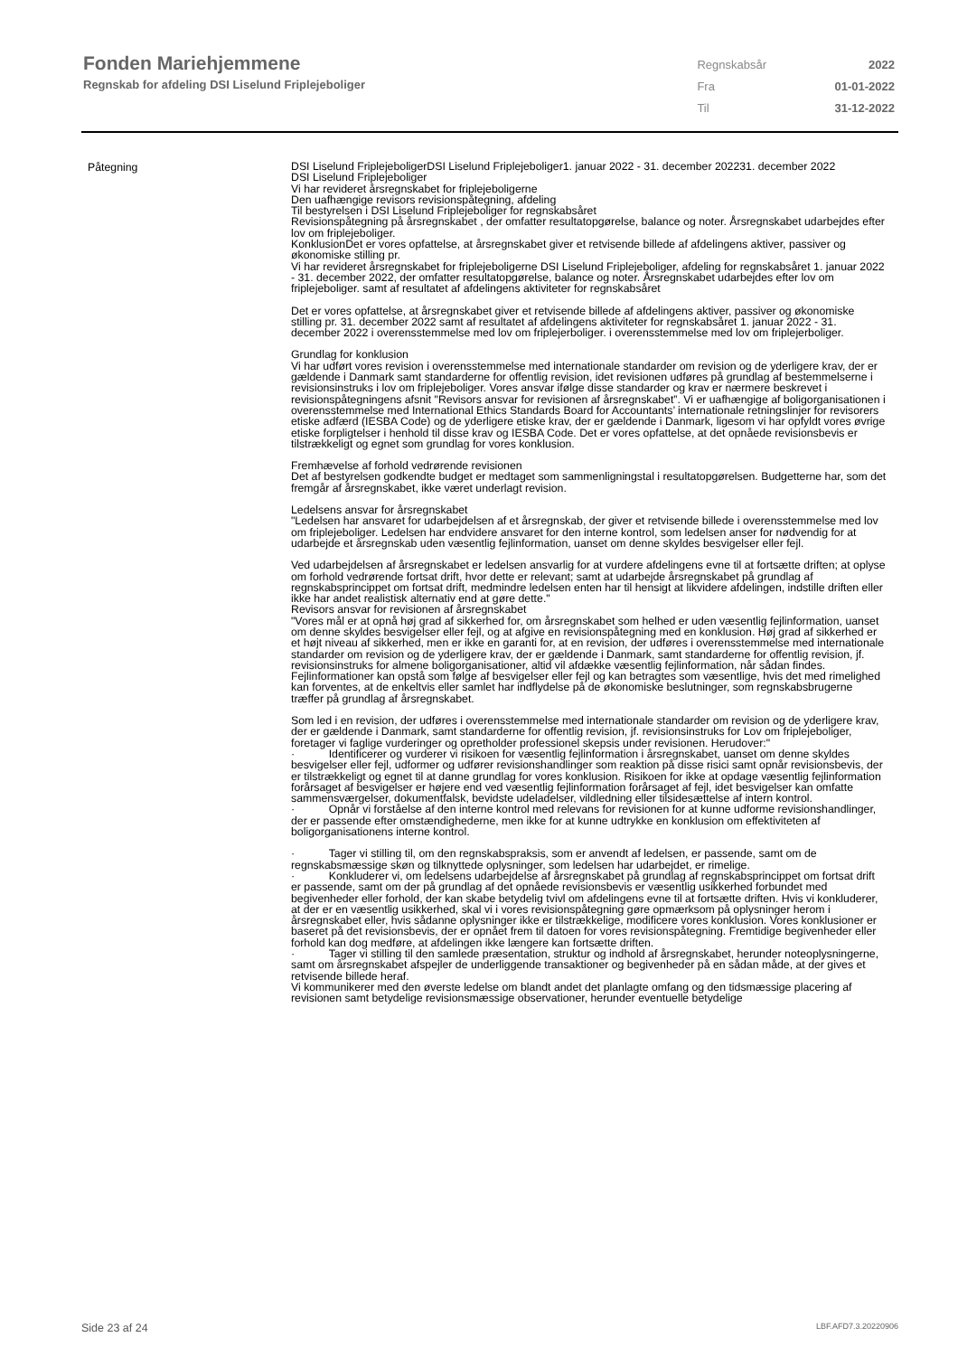Fonden Mariehjemmene
Regnskab for afdeling DSI Liselund Friplejeboliger
| Regnskabsår | 2022 |
| Fra | 01-01-2022 |
| Til | 31-12-2022 |
Påtegning
DSI Liselund FriplejeboligerDSI Liselund Friplejeboliger1. januar 2022 - 31. december 202231. december 2022
DSI Liselund Friplejeboliger
Vi har revideret årsregnskabet for friplejeboligerne
Den uafhængige revisors revisionspåtegning, afdeling
Til bestyrelsen i DSI Liselund Friplejeboliger for regnskabsåret
Revisionspåtegning på årsregnskabet , der omfatter resultatopgørelse, balance og noter. Årsregnskabet udarbejdes efter lov om friplejeboliger.
KonklusionDet er vores opfattelse, at årsregnskabet giver et retvisende billede af afdelingens aktiver, passiver og økonomiske stilling pr.
Vi har revideret årsregnskabet for friplejeboligerne DSI Liselund Friplejeboliger, afdeling for regnskabsåret 1. januar 2022 - 31. december 2022, der omfatter resultatopgørelse, balance og noter. Årsregnskabet udarbejdes efter lov om friplejeboliger. samt af resultatet af afdelingens aktiviteter for regnskabsåret
Det er vores opfattelse, at årsregnskabet giver et retvisende billede af afdelingens aktiver, passiver og økonomiske stilling pr. 31. december 2022 samt af resultatet af afdelingens aktiviteter for regnskabsåret 1. januar 2022 - 31. december 2022 i overensstemmelse med lov om friplejerboliger. i overensstemmelse med lov om friplejerboliger.
Grundlag for konklusion
Vi har udført vores revision i overensstemmelse med internationale standarder om revision og de yderligere krav, der er gældende i Danmark samt standarderne for offentlig revision, idet revisionen udføres på grundlag af bestemmelserne i revisionsinstruks i lov om friplejeboliger. Vores ansvar ifølge disse standarder og krav er nærmere beskrevet i revisionspåtegningens afsnit "Revisors ansvar for revisionen af årsregnskabet”. Vi er uafhængige af boligorganisationen i overensstemmelse med International Ethics Standards Board for Accountants’ internationale retningslinjer for revisorers etiske adfærd (IESBA Code) og de yderligere etiske krav, der er gældende i Danmark, ligesom vi har opfyldt vores øvrige etiske forpligtelser i henhold til disse krav og IESBA Code. Det er vores opfattelse, at det opnåede revisionsbevis er tilstrækkeligt og egnet som grundlag for vores konklusion.
Fremhævelse af forhold vedrørende revisionen
Det af bestyrelsen godkendte budget er medtaget som sammenligningstal i resultatopgørelsen. Budgetterne har, som det fremgår af årsregnskabet, ikke været underlagt revision.
Ledelsens ansvar for årsregnskabet
"Ledelsen har ansvaret for udarbejdelsen af et årsregnskab, der giver et retvisende billede i overensstemmelse med lov om friplejeboliger. Ledelsen har endvidere ansvaret for den interne kontrol, som ledelsen anser for nødvendig for at udarbejde et årsregnskab uden væsentlig fejlinformation, uanset om denne skyldes besvigelser eller fejl.
Ved udarbejdelsen af årsregnskabet er ledelsen ansvarlig for at vurdere afdelingens evne til at fortsætte driften; at oplyse om forhold vedrørende fortsat drift, hvor dette er relevant; samt at udarbejde årsregnskabet på grundlag af regnskabsprincippet om fortsat drift, medmindre ledelsen enten har til hensigt at likvidere afdelingen, indstille driften eller ikke har andet realistisk alternativ end at gøre dette."
Revisors ansvar for revisionen af årsregnskabet
"Vores mål er at opnå høj grad af sikkerhed for, om årsregnskabet som helhed er uden væsentlig fejlinformation, uanset om denne skyldes besvigelser eller fejl, og at afgive en revisionspåtegning med en konklusion. Høj grad af sikkerhed er et højt niveau af sikkerhed, men er ikke en garanti for, at en revision, der udføres i overensstemmelse med internationale standarder om revision og de yderligere krav, der er gældende i Danmark, samt standarderne for offentlig revision, jf. revisionsinstruks for almene boligorganisationer, altid vil afdække væsentlig fejlinformation, når sådan findes. Fejlinformationer kan opstå som følge af besvigelser eller fejl og kan betragtes som væsentlige, hvis det med rimelighed kan forventes, at de enkeltvis eller samlet har indflydelse på de økonomiske beslutninger, som regnskabsbrugerne træffer på grundlag af årsregnskabet.
Som led i en revision, der udføres i overensstemmelse med internationale standarder om revision og de yderligere krav, der er gældende i Danmark, samt standarderne for offentlig revision, jf. revisionsinstruks for Lov om friplejeboliger, foretager vi faglige vurderinger og opretholder professionel skepsis under revisionen. Herudover:"
· Identificerer og vurderer vi risikoen for væsentlig fejlinformation i årsregnskabet, uanset om denne skyldes besvigelser eller fejl, udformer og udfører revisionshandlinger som reaktion på disse risici samt opnår revisionsbevis, der er tilstrækkeligt og egnet til at danne grundlag for vores konklusion. Risikoen for ikke at opdage væsentlig fejlinformation forårsaget af besvigelser er højere end ved væsentlig fejlinformation forårsaget af fejl, idet besvigelser kan omfatte sammensværgelser, dokumentfalsk, bevidste udeladelser, vildledning eller tilsidesættelse af intern kontrol.
· Opnår vi forståelse af den interne kontrol med relevans for revisionen for at kunne udforme revisionshandlinger, der er passende efter omstændighederne, men ikke for at kunne udtrykke en konklusion om effektiviteten af boligorganisationens interne kontrol.
· Tager vi stilling til, om den regnskabspraksis, som er anvendt af ledelsen, er passende, samt om de regnskabsmæssige skøn og tilknyttede oplysninger, som ledelsen har udarbejdet, er rimelige.
· Konkluderer vi, om ledelsens udarbejdelse af årsregnskabet på grundlag af regnskabsprincippet om fortsat drift er passende, samt om der på grundlag af det opnåede revisionsbevis er væsentlig usikkerhed forbundet med begivenheder eller forhold, der kan skabe betydelig tvivl om afdelingens evne til at fortsætte driften. Hvis vi konkluderer, at der er en væsentlig usikkerhed, skal vi i vores revisionspåtegning gøre opmærksom på oplysninger herom i årsregnskabet eller, hvis sådanne oplysninger ikke er tilstrækkelige, modificere vores konklusion. Vores konklusioner er baseret på det revisionsbevis, der er opnået frem til datoen for vores revisionspåtegning. Fremtidige begivenheder eller forhold kan dog medføre, at afdelingen ikke længere kan fortsætte driften.
· Tager vi stilling til den samlede præsentation, struktur og indhold af årsregnskabet, herunder noteoplysningerne, samt om årsregnskabet afspejler de underliggende transaktioner og begivenheder på en sådan måde, at der gives et retvisende billede heraf.
Vi kommunikerer med den øverste ledelse om blandt andet det planlagte omfang og den tidsmæssige placering af revisionen samt betydelige revisionsmæssige observationer, herunder eventuelle betydelige
Side 23 af 24 LBF.AFD7.3.20220906